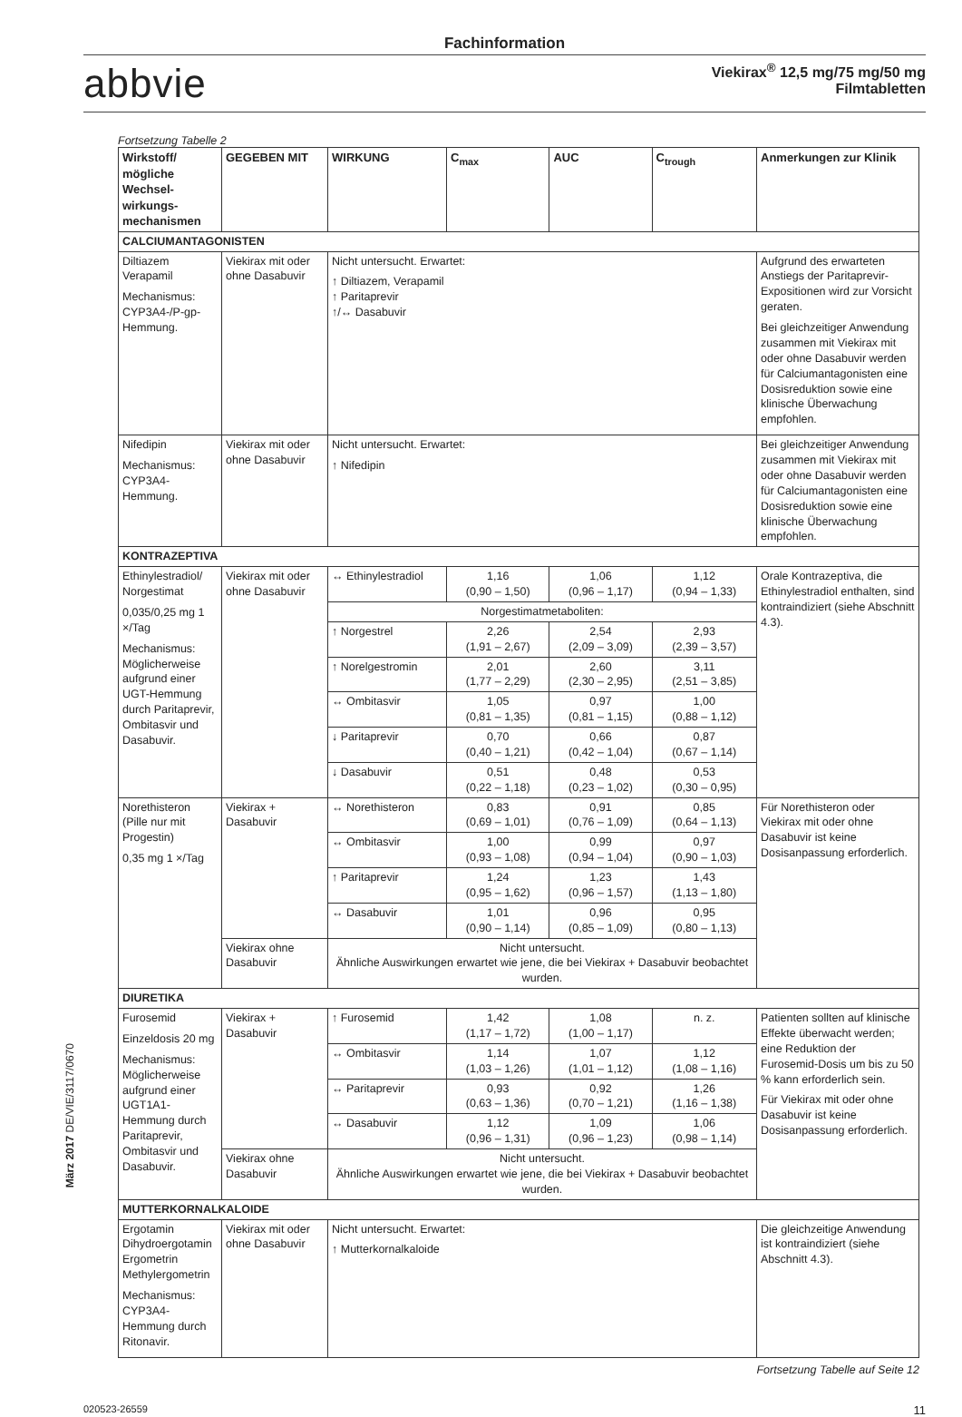Fachinformation
abbvie
Viekirax<sup>®</sup> 12,5 mg/75 mg/50 mg
Filmtabletten
Fortsetzung Tabelle 2
| Wirkstoff/ mögliche Wechsel­wirkungs­mechanismen | GEGEBEN MIT | WIRKUNG | C<sub>max</sub> | AUC | C<sub>trough</sub> | Anmerkungen zur Klinik |
| --- | --- | --- | --- | --- | --- | --- |
| CALCIUMANTAGONISTEN | | | | | | |
| Diltiazem Verapamil Mechanismus: CYP3A4-/P-gp-Hemmung. | Viekirax mit oder ohne Dasabuvir | Nicht untersucht. Erwartet: ↑ Diltiazem, Verapamil ↑ Paritaprevir ↑/↔ Dasabuvir | | | | Aufgrund des erwarteten Anstiegs der Paritaprevir-Expositionen wird zur Vorsicht geraten. Bei gleichzeitiger Anwendung zusammen mit Viekirax mit oder ohne Dasabuvir werden für Calciumantagonisten eine Dosisreduktion sowie eine klinische Überwachung empfohlen. |
| Nifedipin Mechanismus: CYP3A4-Hemmung. | Viekirax mit oder ohne Dasabuvir | Nicht untersucht. Erwartet: ↑ Nifedipin | | | | Bei gleichzeitiger Anwendung zusammen mit Viekirax mit oder ohne Dasabuvir werden für Calciumantagonisten eine Dosisreduktion sowie eine klinische Überwachung empfohlen. |
| KONTRAZEPTIVA | | | | | | |
| Ethinylestradiol/ Norgestimat 0,035/0,25 mg 1 ×/Tag Mechanismus: Möglicherweise aufgrund einer UGT-Hemmung durch Paritaprevir, Ombitasvir und Dasabuvir. | Viekirax mit oder ohne Dasabuvir | ↔ Ethinylestradiol | 1,16 (0,90 – 1,50) | 1,06 (0,96 – 1,17) | 1,12 (0,94 – 1,33) | Orale Kontrazeptiva, die Ethinylestradiol enthalten, sind kontraindiziert (siehe Abschnitt 4.3). |
| | | Norgestimatmetaboliten: | | | | |
| | | ↑ Norgestrel | 2,26 (1,91 – 2,67) | 2,54 (2,09 – 3,09) | 2,93 (2,39 – 3,57) | |
| | | ↑ Norelgestromin | 2,01 (1,77 – 2,29) | 2,60 (2,30 – 2,95) | 3,11 (2,51 – 3,85) | |
| | | ↔ Ombitasvir | 1,05 (0,81 – 1,35) | 0,97 (0,81 – 1,15) | 1,00 (0,88 – 1,12) | |
| | | ↓ Paritaprevir | 0,70 (0,40 – 1,21) | 0,66 (0,42 – 1,04) | 0,87 (0,67 – 1,14) | |
| | | ↓ Dasabuvir | 0,51 (0,22 – 1,18) | 0,48 (0,23 – 1,02) | 0,53 (0,30 – 0,95) | |
| Norethisteron (Pille nur mit Progestin) 0,35 mg 1 ×/Tag | Viekirax + Dasabuvir | ↔ Norethisteron | 0,83 (0,69 – 1,01) | 0,91 (0,76 – 1,09) | 0,85 (0,64 – 1,13) | Für Norethisteron oder Viekirax mit oder ohne Dasabuvir ist keine Dosisanpassung erforderlich. |
| | | ↔ Ombitasvir | 1,00 (0,93 – 1,08) | 0,99 (0,94 – 1,04) | 0,97 (0,90 – 1,03) | |
| | | ↑ Paritaprevir | 1,24 (0,95 – 1,62) | 1,23 (0,96 – 1,57) | 1,43 (1,13 – 1,80) | |
| | | ↔ Dasabuvir | 1,01 (0,90 – 1,14) | 0,96 (0,85 – 1,09) | 0,95 (0,80 – 1,13) | |
| | Viekirax ohne Dasabuvir | Nicht untersucht. Ähnliche Auswirkungen erwartet wie jene, die bei Viekirax + Dasabuvir beobachtet wurden. | | | | |
| DIURETIKA | | | | | | |
| Furosemid Einzeldosis 20 mg Mechanismus: Möglicherweise aufgrund einer UGT1A1-Hemmung durch Paritaprevir, Ombitasvir und Dasabuvir. | Viekirax + Dasabuvir | ↑ Furosemid | 1,42 (1,17 – 1,72) | 1,08 (1,00 – 1,17) | n. z. | Patienten sollten auf klinische Effekte überwacht werden; eine Reduktion der Furosemid-Dosis um bis zu 50 % kann erforderlich sein. Für Viekirax mit oder ohne Dasabuvir ist keine Dosisanpassung erforderlich. |
| | | ↔ Ombitasvir | 1,14 (1,03 – 1,26) | 1,07 (1,01 – 1,12) | 1,12 (1,08 – 1,16) | |
| | | ↔ Paritaprevir | 0,93 (0,63 – 1,36) | 0,92 (0,70 – 1,21) | 1,26 (1,16 – 1,38) | |
| | | ↔ Dasabuvir | 1,12 (0,96 – 1,31) | 1,09 (0,96 – 1,23) | 1,06 (0,98 – 1,14) | |
| | Viekirax ohne Dasabuvir | Nicht untersucht. Ähnliche Auswirkungen erwartet wie jene, die bei Viekirax + Dasabuvir beobachtet wurden. | | | | |
| MUTTERKORNALKALOIDE | | | | | | |
| Ergotamin Dihydroergotamin Ergometrin Methylergometrin Mechanismus: CYP3A4-Hemmung durch Ritonavir. | Viekirax mit oder ohne Dasabuvir | Nicht untersucht. Erwartet: ↑ Mutterkornalkaloide | | | | Die gleichzeitige Anwendung ist kontraindiziert (siehe Abschnitt 4.3). |
Fortsetzung Tabelle auf Seite 12
März 2017 DE/VIE/3117/0670
020523-26559 11